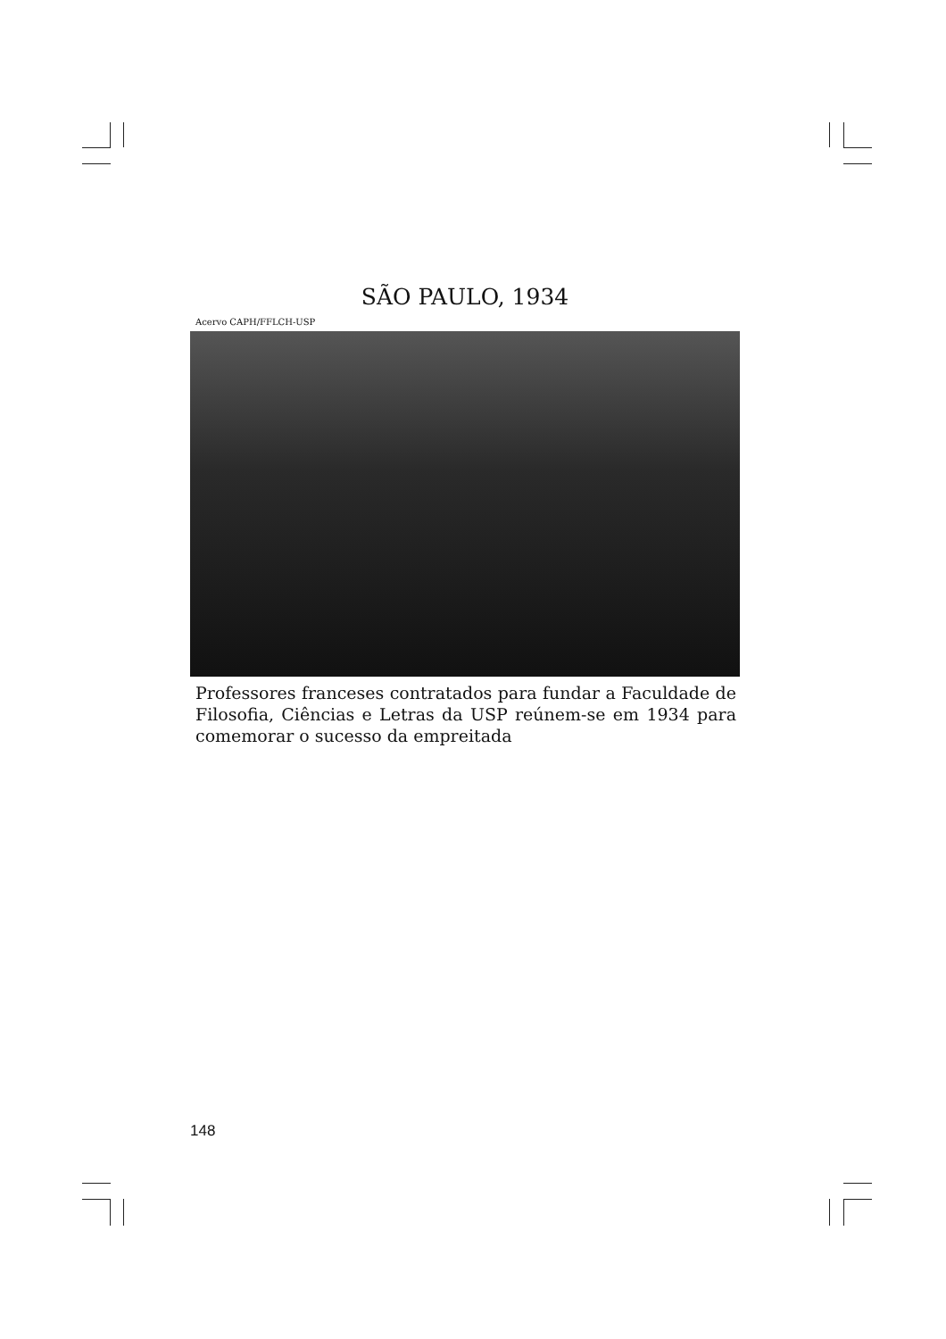SÃO PAULO, 1934
Acervo CAPH/FFLCH-USP
Professores franceses contratados para fundar a Faculdade de Filosofia, Ciências e Letras da USP reúnem-se em 1934 para comemorar o sucesso da empreitada
148